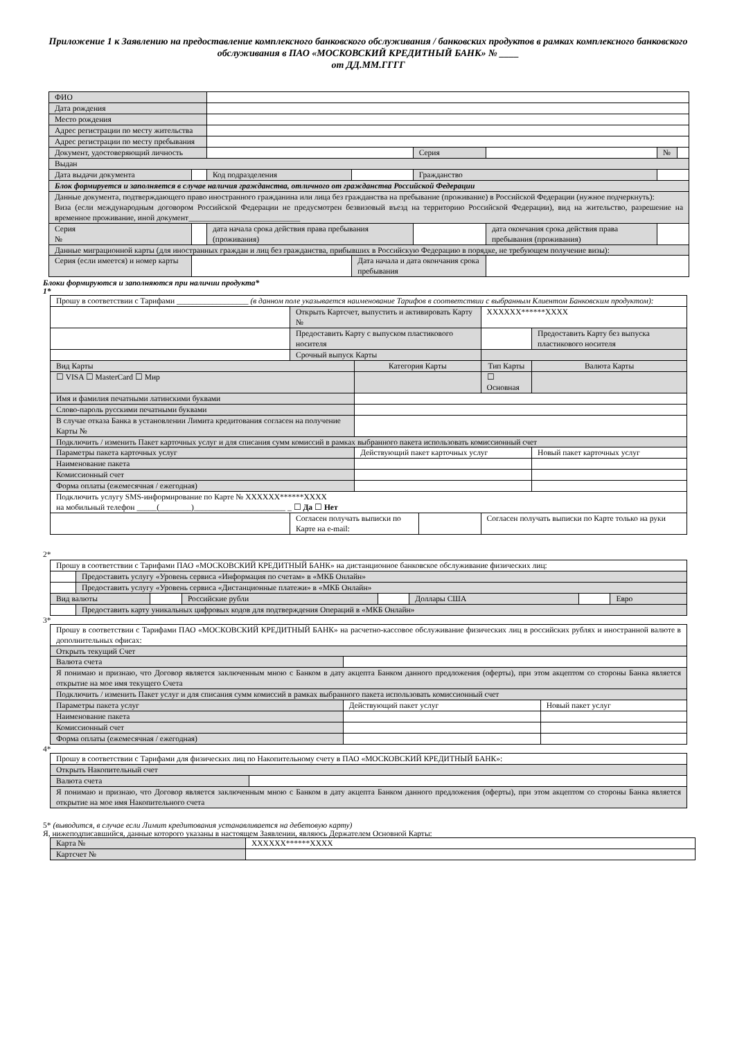Приложение 1 к Заявлению на предоставление комплексного банковского обслуживания / банковских продуктов в рамках комплексного банковского обслуживания в ПАО «МОСКОВСКИЙ КРЕДИТНЫЙ БАНК» № ____
от ДД.ММ.ГГГГ
| ФИО | | | | | | | |
| Дата рождения | | | | | | | |
| Место рождения | | | | | | | |
| Адрес регистрации по месту жительства | | | | | | | |
| Адрес регистрации по месту пребывания | | | | | | | |
| Документ, удостоверяющий личность | | | | Серия | | № | |
| Выдан | | | | | | | |
| Дата выдачи документа | | Код подразделения | | Гражданство | | | |
| Блок формируется и заполняется в случае наличия гражданства, отличного от гражданства Российской Федерации | | | | | | | |
| Данные документа, подтверждающего право иностранного гражданина или лица без гражданства на пребывание (проживание) в Российской Федерации (нужное подчеркнуть): Виза (если международным договором Российской Федерации не предусмотрен безвизовый въезд на территорию Российской Федерации), вид на жительство, разрешение на временное проживание, иной документ____________________________ | | | | | | | |
| Серия № | | дата начала срока действия права пребывания (проживания) | | | дата окончания срока действия права пребывания (проживания) | | |
| Данные миграционной карты (для иностранных граждан и лиц без гражданства, прибывших в Российскую Федерацию в порядке, не требующем получение визы): | | | | | | | |
| Серия (если имеется) и номер карты | | | Дата начала и дата окончания срока пребывания | | | | |
Блоки формируются и заполняются при наличии продукта*
1*
| Прошу в соответствии с Тарифами __________________ (в данном поле указывается наименование Тарифов в соответствии с выбранным Клиентом Банковским продуктом): | | | | | | |
| | Открыть Картсчет, выпустить и активировать Карту № | | | XXXXXX******XXXX | | |
| | Предоставить Карту с выпуском пластикового носителя | | | | Предоставить Карту без выпуска пластикового носителя | |
| | Срочный выпуск Карты | | | | | |
| Вид Карты | | Категория Карты | | Тип Карты | | Валюта Карты |
| ☐ VISA ☐ MasterCard ☐ Мир | | | | ☐ Основная | | |
| Имя и фамилия печатными латинскими буквами | | | | | | |
| Слово-пароль русскими печатными буквами | | | | | | |
| В случае отказа Банка в установлении Лимита кредитования согласен на получение Карты № | | | | | | |
| Подключить / изменить Пакет карточных услуг и для списания сумм комиссий в рамках выбранного пакета использовать комиссионный счет | | | | | | |
| Параметры пакета карточных услуг | | Действующий пакет карточных услуг | | | Новый пакет карточных услуг | |
| Наименование пакета | | | | | | |
| Комиссионный счет | | | | | | |
| Форма оплаты (ежемесячная / ежегодная) | | | | | | |
| Подключить услугу SMS-информирование по Карте № XXXXXX******XXXX на мобильный телефон _____(________)_______________________ _ ☐ Да ☐ Нет | | | | | | |
| | Согласен получать выписки по Карте на e-mail: | | | Согласен получать выписки по Карте только на руки | | |
2*
| Прошу в соответствии с Тарифами ПАО «МОСКОВСКИЙ КРЕДИТНЫЙ БАНК» на дистанционное банковское обслуживание физических лиц: | | | | | | | |
| | Предоставить услугу «Уровень сервиса «Информация по счетам» в «МКБ Онлайн» | | | | | | |
| | Предоставить услугу «Уровень сервиса «Дистанционные платежи» в «МКБ Онлайн» | | | | | | |
| Вид валюты | | | Российские рубли | | Доллары США | | Евро |
| | Предоставить карту уникальных цифровых кодов для подтверждения Операций в «МКБ Онлайн» | | | | | | |
3*
| Прошу в соответствии с Тарифами ПАО «МОСКОВСКИЙ КРЕДИТНЫЙ БАНК» на расчетно-кассовое обслуживание физических лиц в российских рублях и иностранной валюте в дополнительных офисах: | | | |
| Открыть текущий Счет | | | |
| Валюта счета | | | |
| Я понимаю и признаю, что Договор является заключенным мною с Банком в дату акцепта Банком данного предложения (оферты), при этом акцептом со стороны Банка является открытие на мое имя текущего Счета | | | |
| Подключить / изменить Пакет услуг и для списания сумм комиссий в рамках выбранного пакета использовать комиссионный счет | | | |
| Параметры пакета услуг | | Действующий пакет услуг | Новый пакет услуг |
| Наименование пакета | | | |
| Комиссионный счет | | | |
| Форма оплаты (ежемесячная / ежегодная) | | | |
4*
| Прошу в соответствии с Тарифами для физических лиц по Накопительному счету в ПАО «МОСКОВСКИЙ КРЕДИТНЫЙ БАНК»: | |
| Открыть Накопительный счет | |
| Валюта счета | |
| Я понимаю и признаю, что Договор является заключенным мною с Банком в дату акцепта Банком данного предложения (оферты), при этом акцептом со стороны Банка является открытие на мое имя Накопительного счета | |
5* (выводится, в случае если Лимит кредитования устанавливается на дебетовую карту)
Я, нижеподписавшийся, данные которого указаны в настоящем Заявлении, являюсь Держателем Основной Карты:
| Карта № | XXXXXX******XXXX |
| Картсчет № | |